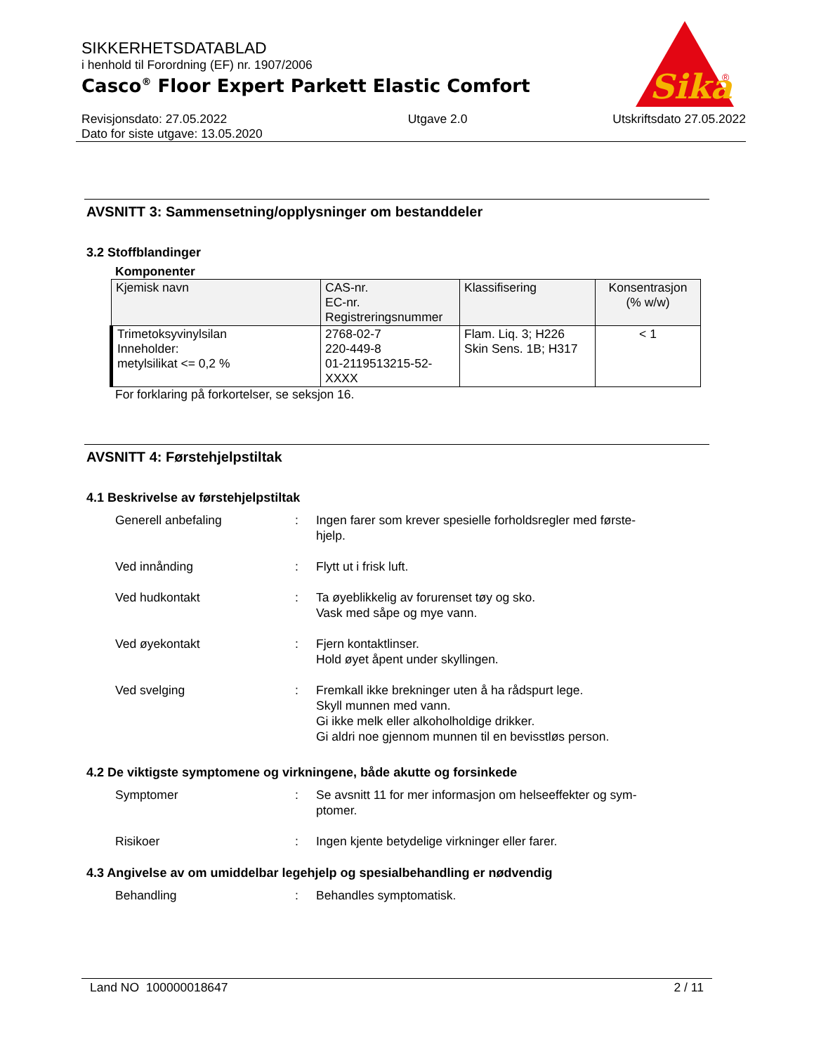Sika
®
SIKKERHETSDATABLAD
i henhold til Forordning (EF) nr. 1907/2006
Casco<sup>®</sup> Floor Expert Parkett Elastic Comfort
Revisjonsdato: 27.05.2022
Dato for siste utgave: 13.05.2020
Utgave 2.0 Utskriftsdato 27.05.2022
AVSNITT 3: Sammensetning/opplysninger om bestanddeler
3.2 Stoffblandinger
Komponenter
| Kjemisk navn | CAS-nr. EC-nr. Registreringsnummer | Klassifisering | Konsentrasjon (% w/w) |
| --- | --- | --- | --- |
| Trimetoksyvinylsilan Inneholder: metylsilikat <= 0,2 % | 2768-02-7 220-449-8 01-2119513215-52- XXXX | Flam. Liq. 3; H226 Skin Sens. 1B; H317 | < 1 |
For forklaring på forkortelser, se seksjon 16.
AVSNITT 4: Førstehjelpstiltak
4.1 Beskrivelse av førstehjelpstiltak
Generell anbefaling : Ingen farer som krever spesielle forholdsregler med første-
hjelp.
Ved innånding : Flytt ut i frisk luft.
Ved hudkontakt : Ta øyeblikkelig av forurenset tøy og sko.
Vask med såpe og mye vann.
Ved øyekontakt : Fjern kontaktlinser.
Hold øyet åpent under skyllingen.
Ved svelging : Fremkall ikke brekninger uten å ha rådspurt lege.
Skyll munnen med vann.
Gi ikke melk eller alkoholholdige drikker.
Gi aldri noe gjennom munnen til en bevisstløs person.
4.2 De viktigste symptomene og virkningene, både akutte og forsinkede
Symptomer : Se avsnitt 11 for mer informasjon om helseeffekter og sym-
ptomer.
Risikoer : Ingen kjente betydelige virkninger eller farer.
4.3 Angivelse av om umiddelbar legehjelp og spesialbehandling er nødvendig
Behandling : Behandles symptomatisk.
Land NO 100000018647 2 / 11